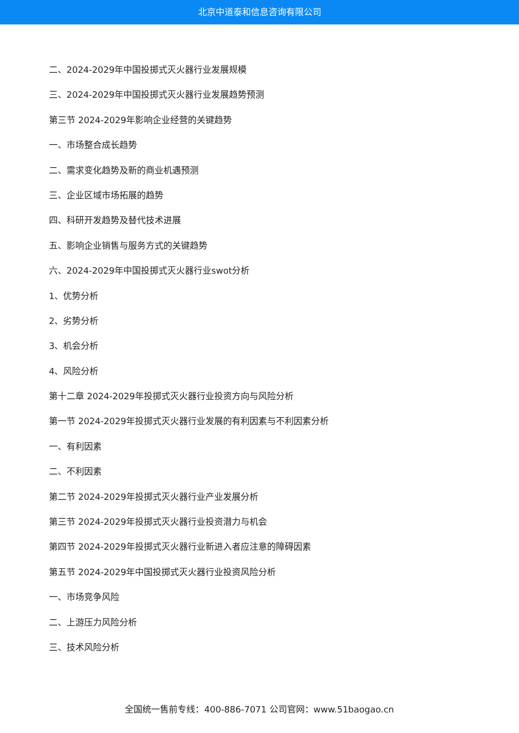北京中道泰和信息咨询有限公司
二、2024-2029年中国投掷式灭火器行业发展规模
三、2024-2029年中国投掷式灭火器行业发展趋势预测
第三节 2024-2029年影响企业经营的关键趋势
一、市场整合成长趋势
二、需求变化趋势及新的商业机遇预测
三、企业区域市场拓展的趋势
四、科研开发趋势及替代技术进展
五、影响企业销售与服务方式的关键趋势
六、2024-2029年中国投掷式灭火器行业swot分析
1、优势分析
2、劣势分析
3、机会分析
4、风险分析
第十二章 2024-2029年投掷式灭火器行业投资方向与风险分析
第一节 2024-2029年投掷式灭火器行业发展的有利因素与不利因素分析
一、有利因素
二、不利因素
第二节 2024-2029年投掷式灭火器行业产业发展分析
第三节 2024-2029年投掷式灭火器行业投资潜力与机会
第四节 2024-2029年投掷式灭火器行业新进入者应注意的障碍因素
第五节 2024-2029年中国投掷式灭火器行业投资风险分析
一、市场竞争风险
二、上游压力风险分析
三、技术风险分析
全国统一售前专线：400-886-7071 公司官网：www.51baogao.cn